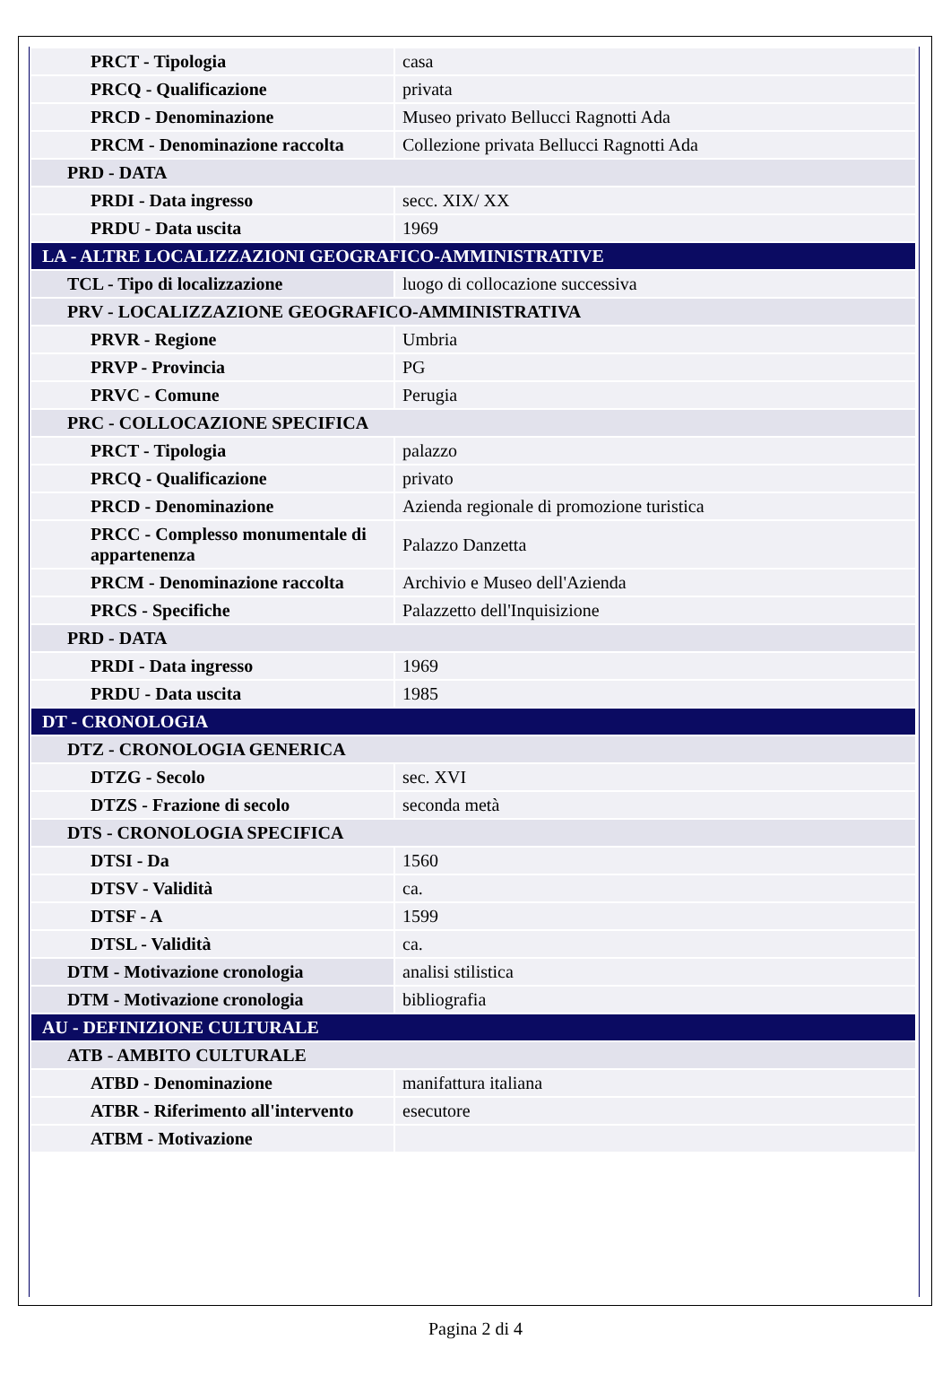| PRCT - Tipologia | casa |
| PRCQ - Qualificazione | privata |
| PRCD - Denominazione | Museo privato Bellucci Ragnotti Ada |
| PRCM - Denominazione raccolta | Collezione privata Bellucci Ragnotti Ada |
| PRD - DATA | |
| PRDI - Data ingresso | secc. XIX/ XX |
| PRDU - Data uscita | 1969 |
| LA - ALTRE LOCALIZZAZIONI GEOGRAFICO-AMMINISTRATIVE | |
| TCL - Tipo di localizzazione | luogo di collocazione successiva |
| PRV - LOCALIZZAZIONE GEOGRAFICO-AMMINISTRATIVA | |
| PRVR - Regione | Umbria |
| PRVP - Provincia | PG |
| PRVC - Comune | Perugia |
| PRC - COLLOCAZIONE SPECIFICA | |
| PRCT - Tipologia | palazzo |
| PRCQ - Qualificazione | privato |
| PRCD - Denominazione | Azienda regionale di promozione turistica |
| PRCC - Complesso monumentale di appartenenza | Palazzo Danzetta |
| PRCM - Denominazione raccolta | Archivio e Museo dell'Azienda |
| PRCS - Specifiche | Palazzetto dell'Inquisizione |
| PRD - DATA | |
| PRDI - Data ingresso | 1969 |
| PRDU - Data uscita | 1985 |
| DT - CRONOLOGIA | |
| DTZ - CRONOLOGIA GENERICA | |
| DTZG - Secolo | sec. XVI |
| DTZS - Frazione di secolo | seconda metà |
| DTS - CRONOLOGIA SPECIFICA | |
| DTSI - Da | 1560 |
| DTSV - Validità | ca. |
| DTSF - A | 1599 |
| DTSL - Validità | ca. |
| DTM - Motivazione cronologia | analisi stilistica |
| DTM - Motivazione cronologia | bibliografia |
| AU - DEFINIZIONE CULTURALE | |
| ATB - AMBITO CULTURALE | |
| ATBD - Denominazione | manifattura italiana |
| ATBR - Riferimento all'intervento | esecutore |
| ATBM - Motivazione | |
Pagina 2 di 4